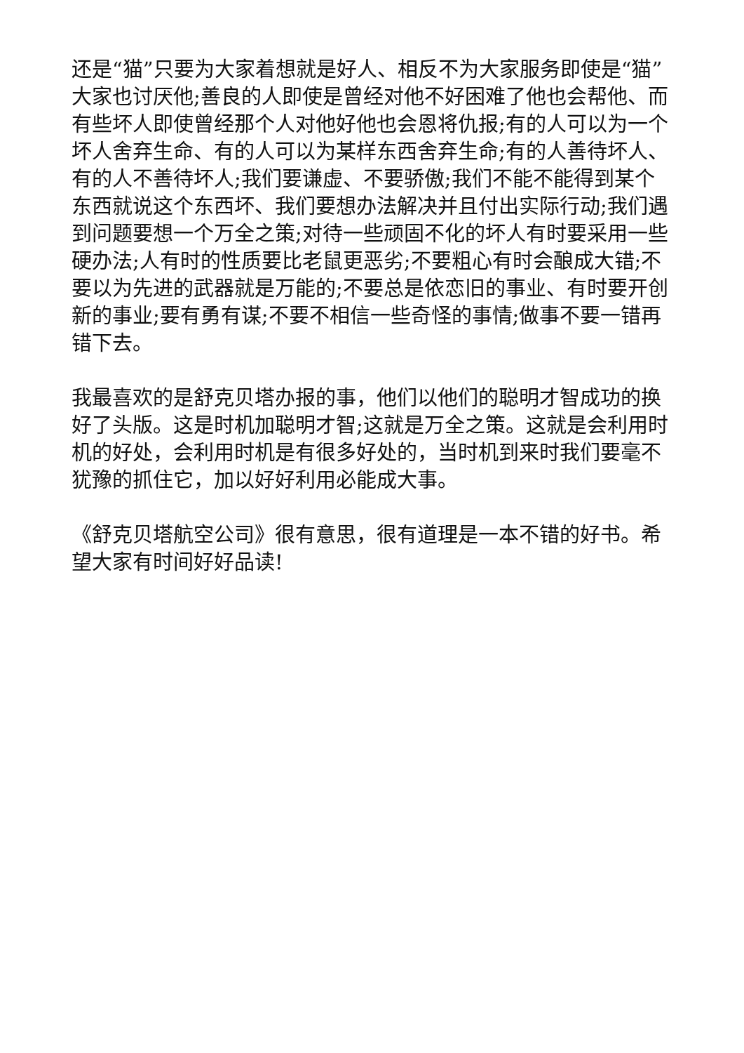还是“猫”只要为大家着想就是好人、相反不为大家服务即使是“猫”大家也讨厌他;善良的人即使是曾经对他不好困难了他也会帮他、而有些坏人即使曾经那个人对他好他也会恩将仇报;有的人可以为一个坏人舍弃生命、有的人可以为某样东西舍弃生命;有的人善待坏人、有的人不善待坏人;我们要谦虚、不要骄傲;我们不能不能得到某个东西就说这个东西坏、我们要想办法解决并且付出实际行动;我们遇到问题要想一个万全之策;对待一些顽固不化的坏人有时要采用一些硬办法;人有时的性质要比老鼠更恶劣;不要粗心有时会酿成大错;不要以为先进的武器就是万能的;不要总是依恋旧的事业、有时要开创新的事业;要有勇有谋;不要不相信一些奇怪的事情;做事不要一错再错下去。
我最喜欢的是舒克贝塔办报的事，他们以他们的聪明才智成功的换好了头版。这是时机加聪明才智;这就是万全之策。这就是会利用时机的好处，会利用时机是有很多好处的，当时机到来时我们要毫不犹豫的抓住它，加以好好利用必能成大事。
《舒克贝塔航空公司》很有意思，很有道理是一本不错的好书。希望大家有时间好好品读!